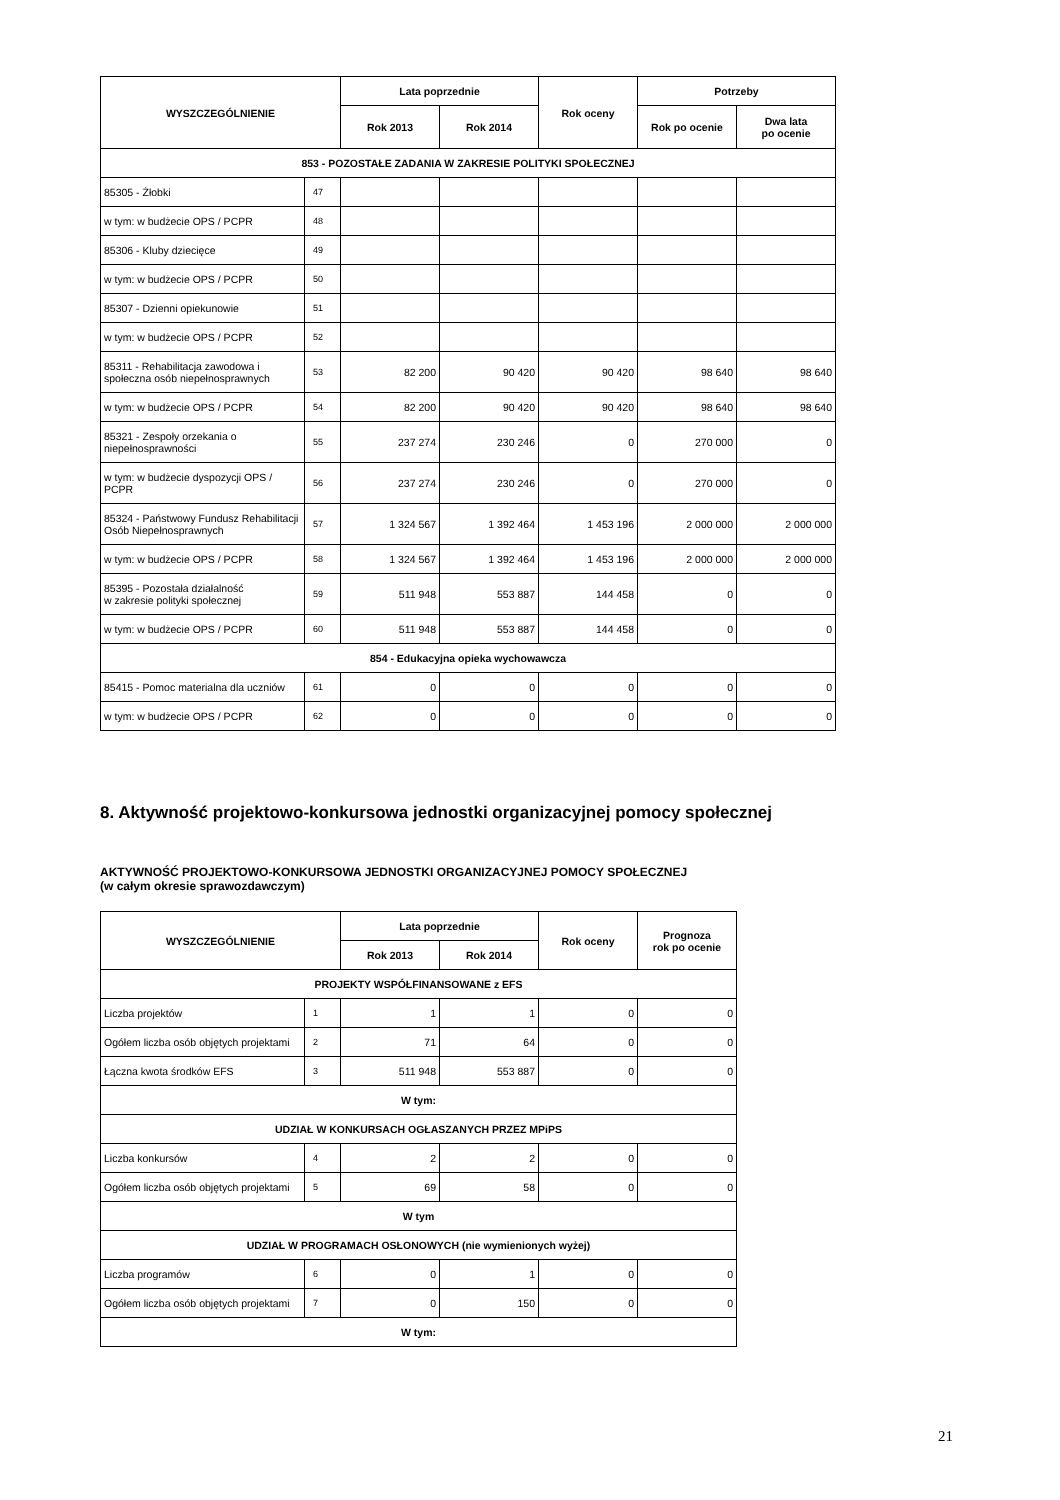| WYSZCZEGÓLNIENIE | | Lata poprzednie | | Rok oceny | Potrzeby | |
| --- | --- | --- | --- | --- | --- | --- |
| | | Rok 2013 | Rok 2014 | | Rok po ocenie | Dwa lata po ocenie |
| 853 - POZOSTAŁE ZADANIA W ZAKRESIE POLITYKI SPOŁECZNEJ | | | | | | |
| 85305 - Żłobki | 47 | | | | | |
| w tym: w budżecie OPS / PCPR | 48 | | | | | |
| 85306 - Kluby dziecięce | 49 | | | | | |
| w tym: w budżecie OPS / PCPR | 50 | | | | | |
| 85307 - Dzienni opiekunowie | 51 | | | | | |
| w tym: w budżecie OPS / PCPR | 52 | | | | | |
| 85311 - Rehabilitacja zawodowa i społeczna osób niepełnosprawnych | 53 | 82 200 | 90 420 | 90 420 | 98 640 | 98 640 |
| w tym: w budżecie OPS / PCPR | 54 | 82 200 | 90 420 | 90 420 | 98 640 | 98 640 |
| 85321 - Zespoły orzekania o niepełnosprawności | 55 | 237 274 | 230 246 | 0 | 270 000 | 0 |
| w tym: w budżecie dyspozycji OPS / PCPR | 56 | 237 274 | 230 246 | 0 | 270 000 | 0 |
| 85324 - Państwowy Fundusz Rehabilitacji Osób Niepełnosprawnych | 57 | 1 324 567 | 1 392 464 | 1 453 196 | 2 000 000 | 2 000 000 |
| w tym: w budżecie OPS / PCPR | 58 | 1 324 567 | 1 392 464 | 1 453 196 | 2 000 000 | 2 000 000 |
| 85395 - Pozostała działalność w zakresie polityki społecznej | 59 | 511 948 | 553 887 | 144 458 | 0 | 0 |
| w tym: w budżecie OPS / PCPR | 60 | 511 948 | 553 887 | 144 458 | 0 | 0 |
| 854 - Edukacyjna opieka wychowawcza | | | | | | |
| 85415 - Pomoc materialna dla uczniów | 61 | 0 | 0 | 0 | 0 | 0 |
| w tym: w budżecie OPS / PCPR | 62 | 0 | 0 | 0 | 0 | 0 |
8. Aktywność projektowo-konkursowa jednostki organizacyjnej pomocy społecznej
AKTYWNOŚĆ PROJEKTOWO-KONKURSOWA JEDNOSTKI ORGANIZACYJNEJ POMOCY SPOŁECZNEJ
(w całym okresie sprawozdawczym)
| WYSZCZEGÓLNIENIE | | Lata poprzednie | | Rok oceny | Prognoza rok po ocenie |
| --- | --- | --- | --- | --- | --- |
| | | Rok 2013 | Rok 2014 | | |
| PROJEKTY WSPÓŁFINANSOWANE z EFS | | | | | |
| Liczba projektów | 1 | 1 | 1 | 0 | 0 |
| Ogółem liczba osób objętych projektami | 2 | 71 | 64 | 0 | 0 |
| Łączna kwota środków EFS | 3 | 511 948 | 553 887 | 0 | 0 |
| W tym: | | | | | |
| UDZIAŁ W KONKURSACH OGŁASZANYCH PRZEZ MPiPS | | | | | |
| Liczba konkursów | 4 | 2 | 2 | 0 | 0 |
| Ogółem liczba osób objętych projektami | 5 | 69 | 58 | 0 | 0 |
| W tym | | | | | |
| UDZIAŁ W PROGRAMACH OSŁONOWYCH (nie wymienionych wyżej) | | | | | |
| Liczba programów | 6 | 0 | 1 | 0 | 0 |
| Ogółem liczba osób objętych projektami | 7 | 0 | 150 | 0 | 0 |
| W tym: | | | | | |
21